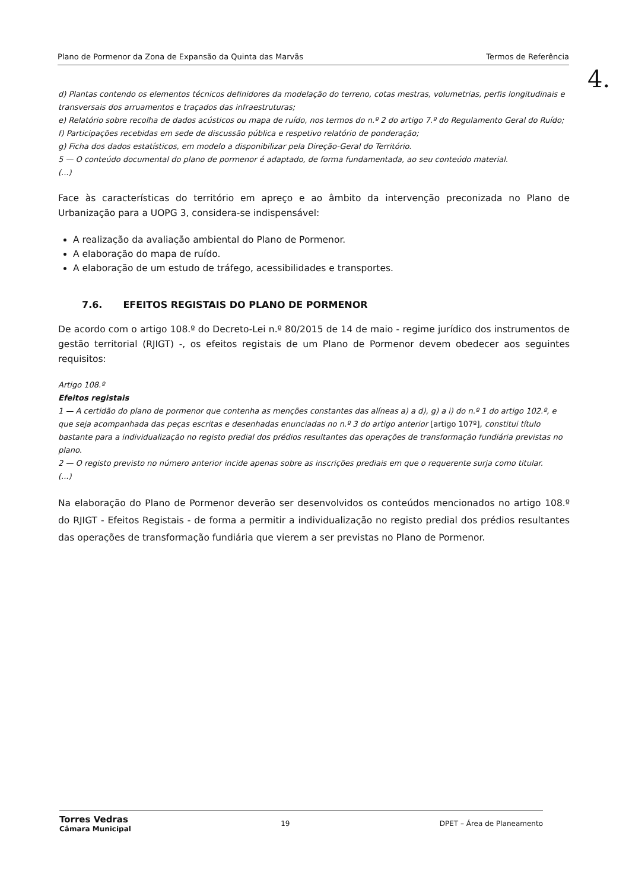Plano de Pormenor da Zona de Expansão da Quinta das Marvãs Termos de Referência
4.
d) Plantas contendo os elementos técnicos definidores da modelação do terreno, cotas mestras, volumetrias, perfis longitudinais e transversais dos arruamentos e traçados das infraestruturas;
e) Relatório sobre recolha de dados acústicos ou mapa de ruído, nos termos do n.º 2 do artigo 7.º do Regulamento Geral do Ruído;
f) Participações recebidas em sede de discussão pública e respetivo relatório de ponderação;
g) Ficha dos dados estatísticos, em modelo a disponibilizar pela Direção-Geral do Território.
5 — O conteúdo documental do plano de pormenor é adaptado, de forma fundamentada, ao seu conteúdo material.
(...)
Face às características do território em apreço e ao âmbito da intervenção preconizada no Plano de Urbanização para a UOPG 3, considera-se indispensável:
A realização da avaliação ambiental do Plano de Pormenor.
A elaboração do mapa de ruído.
A elaboração de um estudo de tráfego, acessibilidades e transportes.
7.6. EFEITOS REGISTAIS DO PLANO DE PORMENOR
De acordo com o artigo 108.º do Decreto-Lei n.º 80/2015 de 14 de maio - regime jurídico dos instrumentos de gestão territorial (RJIGT) -, os efeitos registais de um Plano de Pormenor devem obedecer aos seguintes requisitos:
Artigo 108.º
Efeitos registais
1 — A certidão do plano de pormenor que contenha as menções constantes das alíneas a) a d), g) a i) do n.º 1 do artigo 102.º, e que seja acompanhada das peças escritas e desenhadas enunciadas no n.º 3 do artigo anterior [artigo 107º], constitui título bastante para a individualização no registo predial dos prédios resultantes das operações de transformação fundiária previstas no plano.
2 — O registo previsto no número anterior incide apenas sobre as inscrições prediais em que o requerente surja como titular.
(...)
Na elaboração do Plano de Pormenor deverão ser desenvolvidos os conteúdos mencionados no artigo 108.º do RJIGT - Efeitos Registais - de forma a permitir a individualização no registo predial dos prédios resultantes das operações de transformação fundiária que vierem a ser previstas no Plano de Pormenor.
Torres Vedras
Câmara Municipal 19 DPET – Área de Planeamento